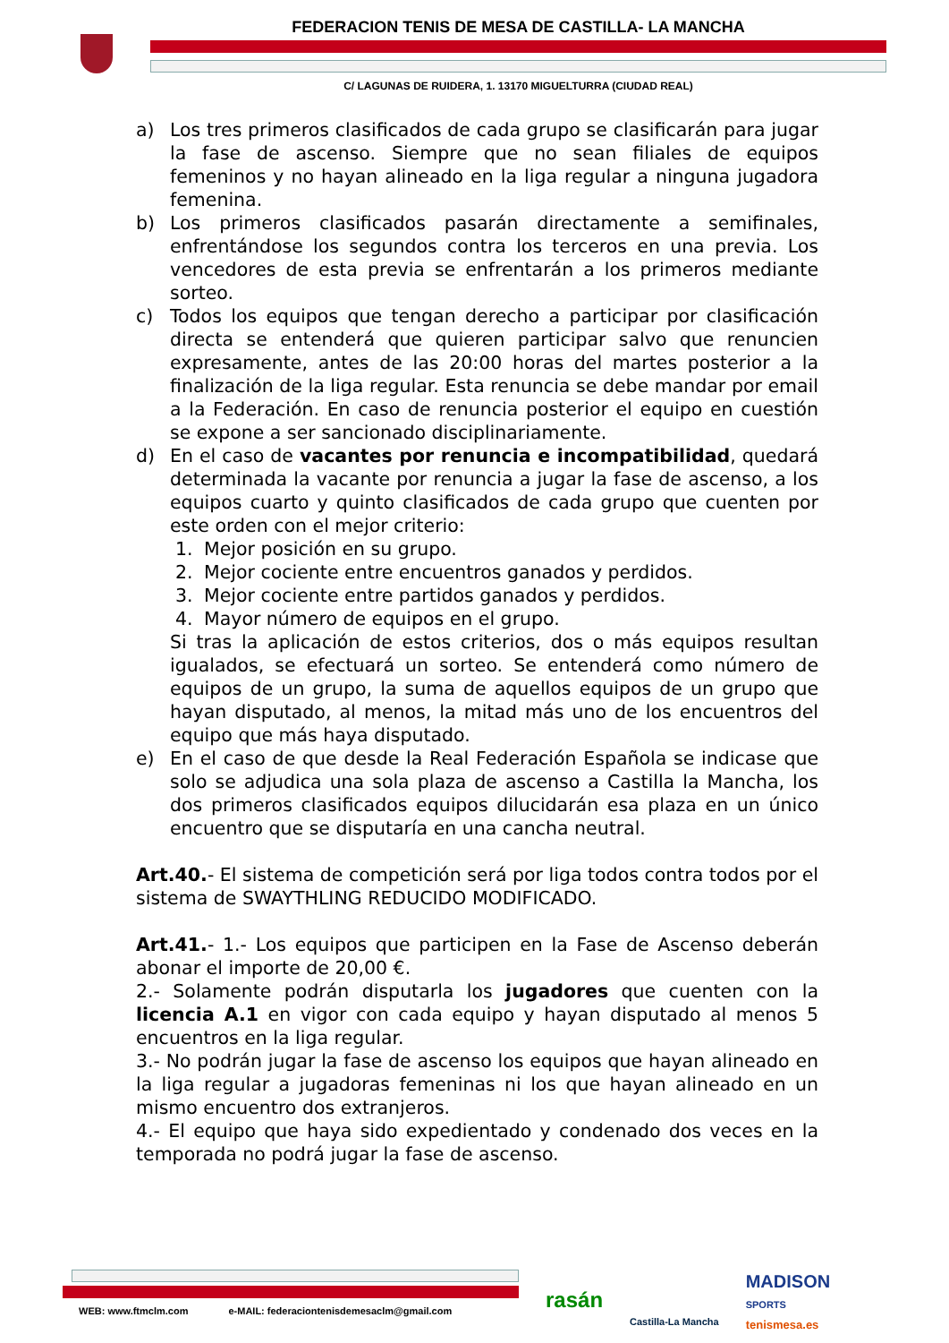FEDERACION TENIS DE MESA DE CASTILLA- LA MANCHA
C/ LAGUNAS DE RUIDERA, 1. 13170 MIGUELTURRA (CIUDAD REAL)
a) Los tres primeros clasificados de cada grupo se clasificarán para jugar la fase de ascenso. Siempre que no sean filiales de equipos femeninos y no hayan alineado en la liga regular a ninguna jugadora femenina.
b) Los primeros clasificados pasarán directamente a semifinales, enfrentándose los segundos contra los terceros en una previa. Los vencedores de esta previa se enfrentarán a los primeros mediante sorteo.
c) Todos los equipos que tengan derecho a participar por clasificación directa se entenderá que quieren participar salvo que renuncien expresamente, antes de las 20:00 horas del martes posterior a la finalización de la liga regular. Esta renuncia se debe mandar por email a la Federación. En caso de renuncia posterior el equipo en cuestión se expone a ser sancionado disciplinariamente.
d) En el caso de vacantes por renuncia e incompatibilidad, quedará determinada la vacante por renuncia a jugar la fase de ascenso, a los equipos cuarto y quinto clasificados de cada grupo que cuenten por este orden con el mejor criterio:
1. Mejor posición en su grupo.
2. Mejor cociente entre encuentros ganados y perdidos.
3. Mejor cociente entre partidos ganados y perdidos.
4. Mayor número de equipos en el grupo.
Si tras la aplicación de estos criterios, dos o más equipos resultan igualados, se efectuará un sorteo. Se entenderá como número de equipos de un grupo, la suma de aquellos equipos de un grupo que hayan disputado, al menos, la mitad más uno de los encuentros del equipo que más haya disputado.
e) En el caso de que desde la Real Federación Española se indicase que solo se adjudica una sola plaza de ascenso a Castilla la Mancha, los dos primeros clasificados equipos dilucidarán esa plaza en un único encuentro que se disputaría en una cancha neutral.
Art.40.- El sistema de competición será por liga todos contra todos por el sistema de SWAYTHLING REDUCIDO MODIFICADO.
Art.41.- 1.- Los equipos que participen en la Fase de Ascenso deberán abonar el importe de 20,00 €.
2.- Solamente podrán disputarla los jugadores que cuenten con la licencia A.1 en vigor con cada equipo y hayan disputado al menos 5 encuentros en la liga regular.
3.- No podrán jugar la fase de ascenso los equipos que hayan alineado en la liga regular a jugadoras femeninas ni los que hayan alineado en un mismo encuentro dos extranjeros.
4.- El equipo que haya sido expedientado y condenado dos veces en la temporada no podrá jugar la fase de ascenso.
WEB: www.ftmclm.com e-MAIL: federaciontenisdemesaclm@gmail.com
rasán Castilla-La Mancha MADISON
SPORTS
tenismesa.es